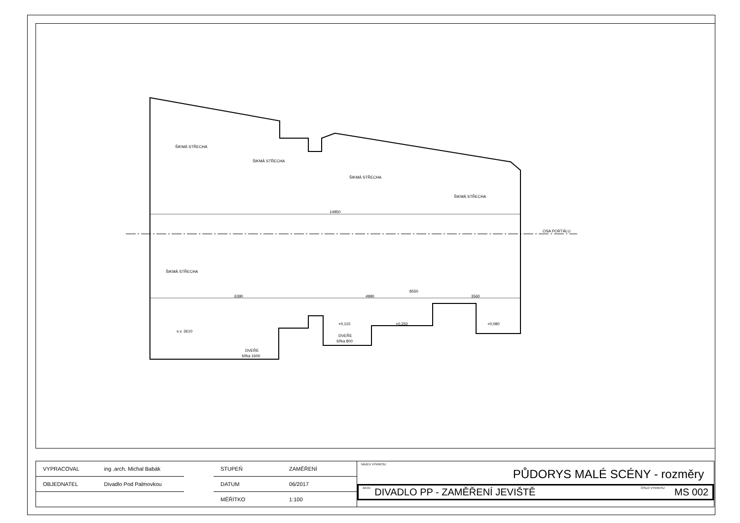ŠIKMÁ STŘECHA
ŠIKMÁ STŘECHA
ŠIKMÁ STŘECHA
ŠIKMÁ STŘECHA
ŠIKMÁ STŘECHA
14950
6390
4990
8550
3560
OSA PORTÁLU
s.v. 3610
DVEŘE
šířka 1600
DVEŘE
šířka 800
+0,115
+0,250
+0,080
| VYPRACOVAL | ing .arch. Michal Babák |
| OBJEDNATEL | Divadlo Pod Palmovkou |
| STUPEŇ | ZAMĚŘENÍ |
| DATUM | 06/2017 |
| MĚŘÍTKO | 1:100 |
NÁZEV VÝKRESU
PŮDORYS MALÉ SCÉNY - rozměry
AKCE DIVADLO PP - ZAMĚŘENÍ JEVIŠTĚ ČÍSLO VÝKRESU MS 002